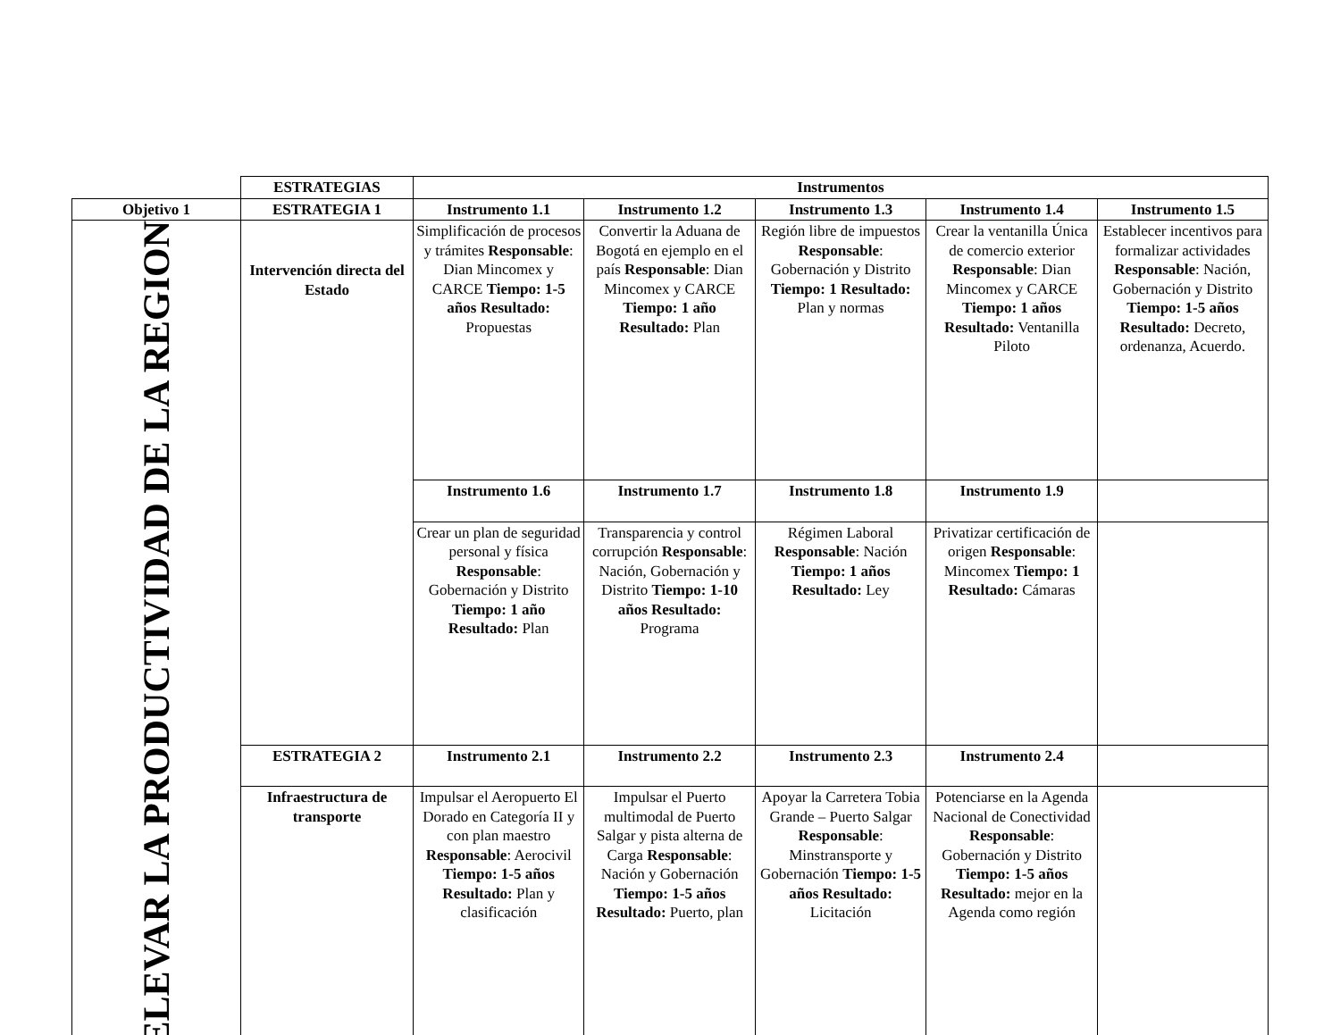| | ESTRATEGIAS | Instrumentos | | | | |
| Objetivo 1 | ESTRATEGIA 1 | Instrumento 1.1 | Instrumento 1.2 | Instrumento 1.3 | Instrumento 1.4 | Instrumento 1.5 |
| ELEVAR LA PRODUCTIVIDAD DE LA REGION | Intervención directa del Estado | Simplificación de procesos y trámites Responsable : Dian Mincomex y CARCE Tiempo: 1-5 años Resultado: Propuestas | Convertir la Aduana de Bogotá en ejemplo en el país Responsable : Dian Mincomex y CARCE Tiempo: 1 año Resultado: Plan | Región libre de impuestos Responsable : Gobernación y Distrito Tiempo: 1 Resultado: Plan y normas | Crear la ventanilla Única de comercio exterior Responsable : Dian Mincomex y CARCE Tiempo: 1 años Resultado: Ventanilla Piloto | Establecer incentivos para formalizar actividades Responsable : Nación, Gobernación y Distrito Tiempo: 1-5 años Resultado: Decreto, ordenanza, Acuerdo. |
| | | Instrumento 1.6 | Instrumento 1.7 | Instrumento 1.8 | Instrumento 1.9 | |
| | | Crear un plan de seguridad personal y física Responsable : Gobernación y Distrito Tiempo: 1 año Resultado: Plan | Transparencia y control corrupción Responsable : Nación, Gobernación y Distrito Tiempo: 1-10 años Resultado: Programa | Régimen Laboral Responsable : Nación Tiempo: 1 años Resultado: Ley | Privatizar certificación de origen Responsable : Mincomex Tiempo: 1 Resultado: Cámaras | |
| | ESTRATEGIA 2 | Instrumento 2.1 | Instrumento 2.2 | Instrumento 2.3 | Instrumento 2.4 | |
| | Infraestructura de transporte | Impulsar el Aeropuerto El Dorado en Categoría II y con plan maestro Responsable : Aerocivil Tiempo: 1-5 años Resultado: Plan y clasificación | Impulsar el Puerto multimodal de Puerto Salgar y pista alterna de Carga Responsable : Nación y Gobernación Tiempo: 1-5 años Resultado: Puerto, plan | Apoyar la Carretera Tobia Grande – Puerto Salgar Responsable : Minstransporte y Gobernación Tiempo: 1-5 años Resultado: Licitación | Potenciarse en la Agenda Nacional de Conectividad Responsable : Gobernación y Distrito Tiempo: 1-5 años Resultado: mejor en la Agenda como región | |